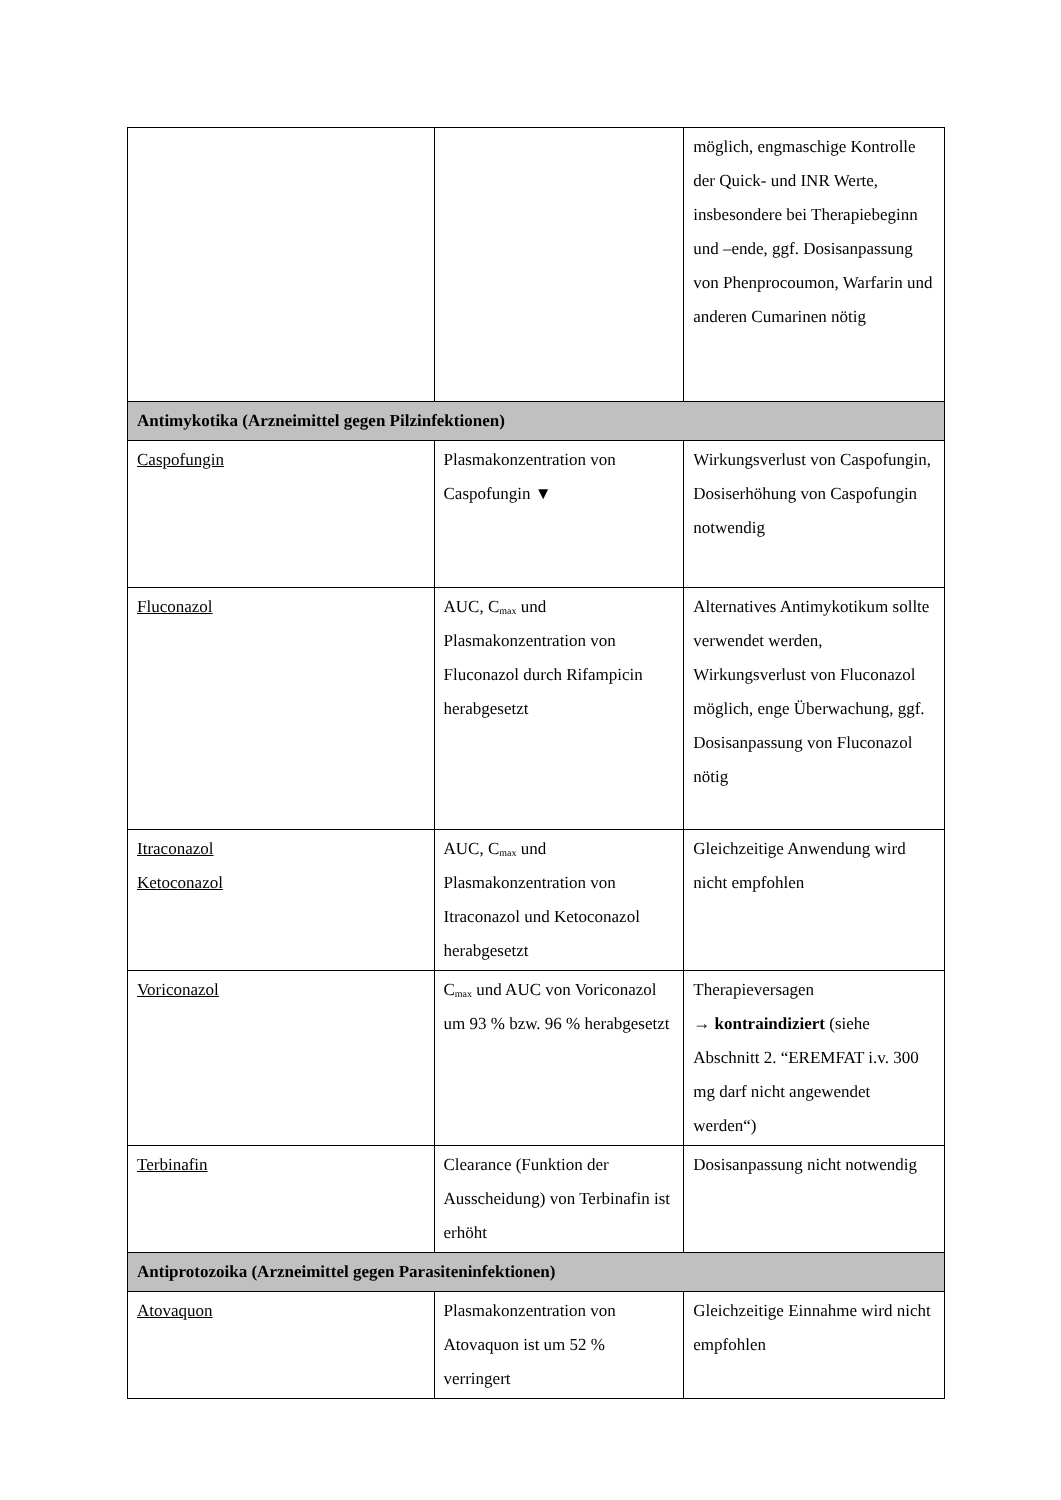| | | möglich, engmaschige Kontrolle der Quick- und INR Werte, insbesondere bei Therapiebeginn und –ende, ggf. Dosisanpassung von Phenprocoumon, Warfarin und anderen Cumarinen nötig |
| Antimykotika (Arzneimittel gegen Pilzinfektionen) | | |
| Caspofungin | Plasmakonzentration von Caspofungin ▼ | Wirkungsverlust von Caspofungin, Dosiserhöhung von Caspofungin notwendig |
| Fluconazol | AUC, C<sub>max</sub> und Plasmakonzentration von Fluconazol durch Rifampicin herabgesetzt | Alternatives Antimykotikum sollte verwendet werden, Wirkungsverlust von Fluconazol möglich, enge Überwachung, ggf. Dosisanpassung von Fluconazol nötig |
| Itraconazol Ketoconazol | AUC, C<sub>max</sub> und Plasmakonzentration von Itraconazol und Ketoconazol herabgesetzt | Gleichzeitige Anwendung wird nicht empfohlen |
| Voriconazol | C<sub>max</sub> und AUC von Voriconazol um 93 % bzw. 96 % herabgesetzt | Therapieversagen → kontraindiziert (siehe Abschnitt 2. “EREMFAT i.v. 300 mg darf nicht angewendet werden“) |
| Terbinafin | Clearance (Funktion der Ausscheidung) von Terbinafin ist erhöht | Dosisanpassung nicht notwendig |
| Antiprotozoika (Arzneimittel gegen Parasiteninfektionen) | | |
| Atovaquon | Plasmakonzentration von Atovaquon ist um 52 % verringert | Gleichzeitige Einnahme wird nicht empfohlen |